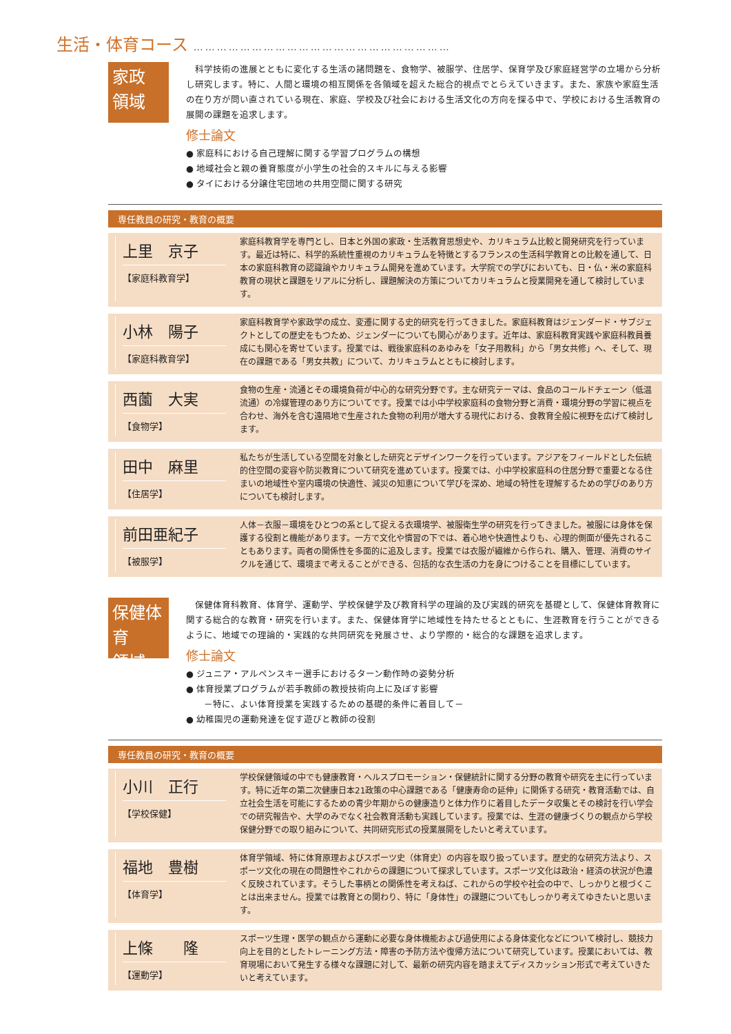生活・体育コース …………………………………………………………
家政
領域
　科学技術の進展とともに変化する生活の諸問題を、食物学、被服学、住居学、保育学及び家庭経営学の立場から分析し研究します。特に、人間と環境の相互関係を各領域を超えた総合的視点でとらえていきます。また、家族や家庭生活の在り方が問い直されている現在、家庭、学校及び社会における生活文化の方向を探る中で、学校における生活教育の展開の課題を追求します。
修士論文
● 家庭科における自己理解に関する学習プログラムの構想
● 地域社会と親の養育態度が小学生の社会的スキルに与える影響
● タイにおける分譲住宅団地の共用空間に関する研究
専任教員の研究・教育の概要
上里　京子
【家庭科教育学】
家庭科教育学を専門とし、日本と外国の家政・生活教育思想史や、カリキュラム比較と開発研究を行っています。最近は特に、科学的系統性重視のカリキュラムを特徴とするフランスの生活科学教育との比較を通して、日本の家庭科教育の認識論やカリキュラム開発を進めています。大学院での学びにおいても、日・仏・米の家庭科教育の現状と課題をリアルに分析し、課題解決の方策についてカリキュラムと授業開発を通して検討しています。
小林　陽子
【家庭科教育学】
家庭科教育学や家政学の成立、変遷に関する史的研究を行ってきました。家庭科教育はジェンダード・サブジェクトとしての歴史をもつため、ジェンダーについても関心があります。近年は、家庭科教育実践や家庭科教員養成にも関心を寄せています。授業では、戦後家庭科のあゆみを「女子用教科」から「男女共修」へ、そして、現在の課題である「男女共教」について、カリキュラムとともに検討します。
西薗　大実
【食物学】
食物の生産・流通とその環境負荷が中心的な研究分野です。主な研究テーマは、食品のコールドチェーン（低温流通）の冷媒管理のあり方についてです。授業では小中学校家庭科の食物分野と消費・環境分野の学習に視点を合わせ、海外を含む遠隔地で生産された食物の利用が増大する現代における、食教育全般に視野を広げて検討します。
田中　麻里
【住居学】
私たちが生活している空間を対象とした研究とデザインワークを行っています。アジアをフィールドとした伝統的住空間の変容や防災教育について研究を進めています。授業では、小中学校家庭科の住居分野で重要となる住まいの地域性や室内環境の快適性、減災の知恵について学びを深め、地域の特性を理解するための学びのあり方についても検討します。
前田亜紀子
【被服学】
人体－衣服－環境をひとつの系として捉える衣環境学、被服衛生学の研究を行ってきました。被服には身体を保護する役割と機能があります。一方で文化や慣習の下では、着心地や快適性よりも、心理的側面が優先されることもあります。両者の関係性を多面的に追及します。授業では衣服が繊維から作られ、購入、管理、消費のサイクルを通じて、環境まで考えることができる、包括的な衣生活の力を身につけることを目標にしています。
保健体育
領域
　保健体育科教育、体育学、運動学、学校保健学及び教育科学の理論的及び実践的研究を基礎として、保健体育教育に関する総合的な教育・研究を行います。また、保健体育学に地域性を持たせるとともに、生涯教育を行うことができるように、地域での理論的・実践的な共同研究を発展させ、より学際的・総合的な課題を追求します。
修士論文
● ジュニア・アルペンスキー選手におけるターン動作時の姿勢分析
● 体育授業プログラムが若手教師の教授技術向上に及ぼす影響
　　－特に、よい体育授業を実践するための基礎的条件に着目して－
● 幼稚園児の運動発達を促す遊びと教師の役割
専任教員の研究・教育の概要
小川　正行
【学校保健】
学校保健領域の中でも健康教育・ヘルスプロモーション・保健統計に関する分野の教育や研究を主に行っています。特に近年の第二次健康日本21政策の中心課題である「健康寿命の延伸」に関係する研究・教育活動では、自立社会生活を可能にするための青少年期からの健康造りと体力作りに着目したデータ収集とその検討を行い学会での研究報告や、大学のみでなく社会教育活動も実践しています。授業では、生涯の健康づくりの観点から学校保健分野での取り組みについて、共同研究形式の授業展開をしたいと考えています。
福地　豊樹
【体育学】
体育学領域、特に体育原理およびスポーツ史（体育史）の内容を取り扱っています。歴史的な研究方法より、スポーツ文化の現在の問題性やこれからの課題について探求しています。スポーツ文化は政治・経済の状況が色濃く反映されています。そうした事柄との関係性を考えねば、これからの学校や社会の中で、しっかりと根づくことは出来ません。授業では教育との関わり、特に「身体性」の課題についてもしっかり考えてゆきたいと思います。
上條　　隆
【運動学】
スポーツ生理・医学の観点から運動に必要な身体機能および過使用による身体変化などについて検討し、競技力向上を目的としたトレーニング方法・障害の予防方法や復帰方法について研究しています。授業においては、教育現場において発生する様々な課題に対して、最新の研究内容を踏まえてディスカッション形式で考えていきたいと考えています。